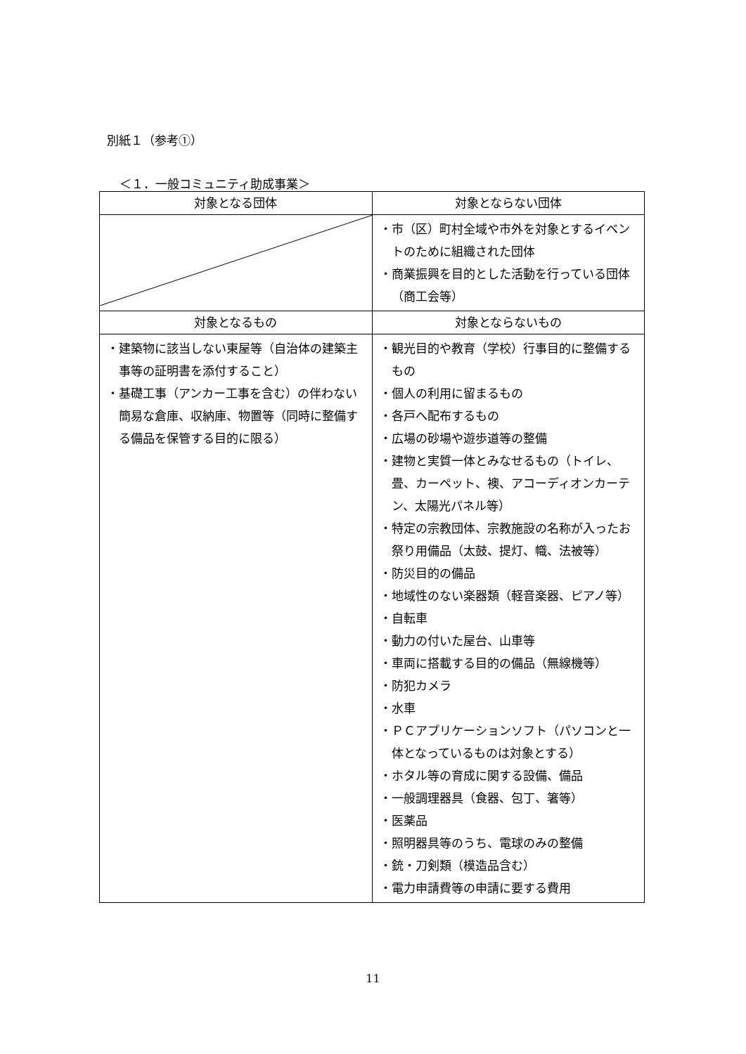別紙１（参考①）
＜１．一般コミュニティ助成事業＞
| 対象となる団体 | 対象とならない団体 |
| --- | --- |
| | ・市（区）町村全域や市外を対象とするイベントのために組織された団体 ・商業振興を目的とした活動を行っている団体（商工会等） |
| 対象となるもの | 対象とならないもの |
| ・建築物に該当しない東屋等（自治体の建築主事等の証明書を添付すること） ・基礎工事（アンカー工事を含む）の伴わない簡易な倉庫、収納庫、物置等（同時に整備する備品を保管する目的に限る） | ・観光目的や教育（学校）行事目的に整備するもの ・個人の利用に留まるもの ・各戸へ配布するもの ・広場の砂場や遊歩道等の整備 ・建物と実質一体とみなせるもの（トイレ、畳、カーペット、襖、アコーディオンカーテン、太陽光パネル等） ・特定の宗教団体、宗教施設の名称が入ったお祭り用備品（太鼓、提灯、幟、法被等） ・防災目的の備品 ・地域性のない楽器類（軽音楽器、ピアノ等） ・自転車 ・動力の付いた屋台、山車等 ・車両に搭載する目的の備品（無線機等） ・防犯カメラ ・水車 ・ＰＣアプリケーションソフト（パソコンと一体となっているものは対象とする） ・ホタル等の育成に関する設備、備品 ・一般調理器具（食器、包丁、箸等） ・医薬品 ・照明器具等のうち、電球のみの整備 ・銃・刀剣類（模造品含む） ・電力申請費等の申請に要する費用 |
11